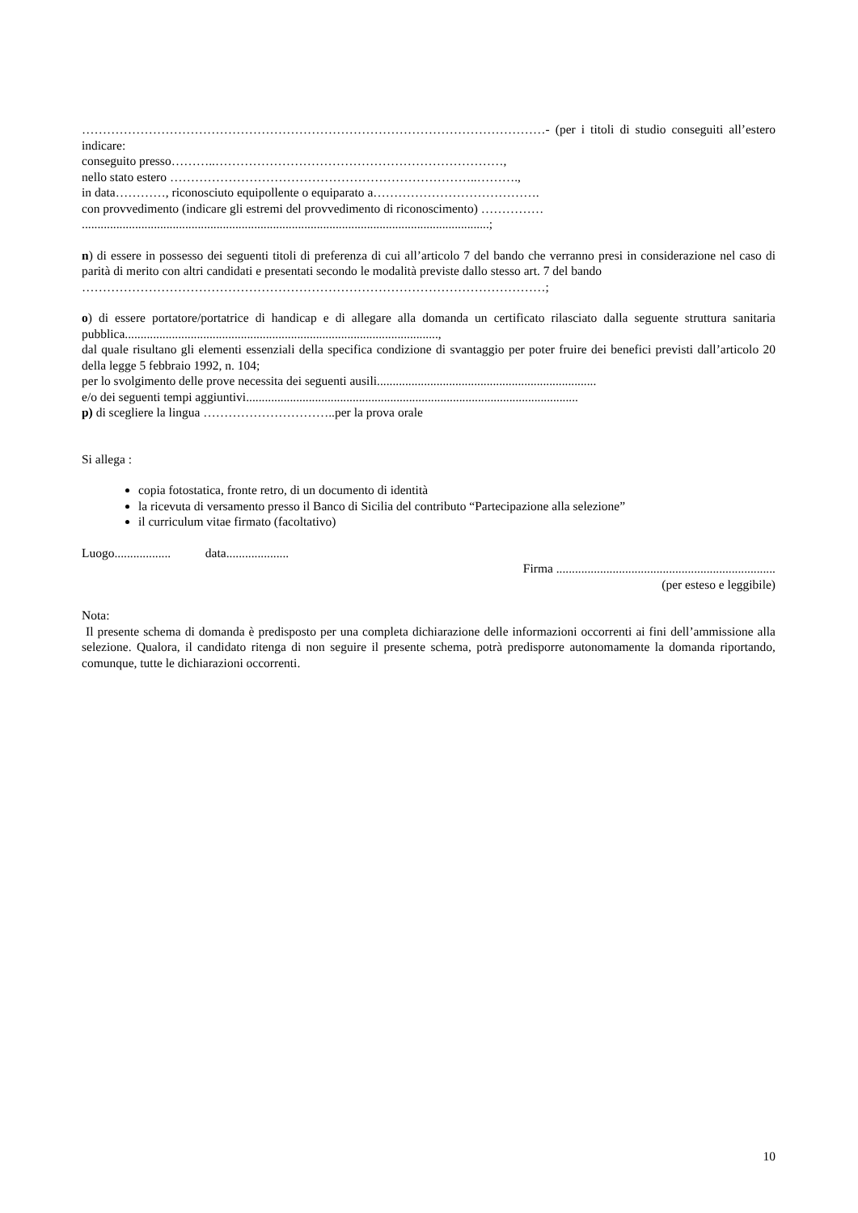…………………………………………………………………………………………………- (per i titoli di studio conseguiti all’estero indicare:
conseguito presso………..……………………………………………………………,
nello stato estero ………………………………………………………………..……….,
in data…………, riconosciuto equipollente o equiparato a………………………………….
con provvedimento (indicare gli estremi del provvedimento di riconoscimento) ……………
..................................................................................................................................;
n) di essere in possesso dei seguenti titoli di preferenza di cui all’articolo 7 del bando che verranno presi in considerazione nel caso di parità di merito con altri candidati e presentati secondo le modalità previste dallo stesso art. 7 del bando
…………………………………………………………………………………………………;
o) di essere portatore/portatrice di handicap e di allegare alla domanda un certificato rilasciato dalla seguente struttura sanitaria pubblica....................................................................................................,
dal quale risultano gli elementi essenziali della specifica condizione di svantaggio per poter fruire dei benefici previsti dall’articolo 20 della legge 5 febbraio 1992, n. 104;
per lo svolgimento delle prove necessita dei seguenti ausili......................................................................
e/o dei seguenti tempi aggiuntivi..........................................................................................................
p) di scegliere la lingua …………………………..per la prova orale
Si allega :
copia fotostatica, fronte retro, di un documento di identità
la ricevuta di versamento presso il Banco di Sicilia del contributo “Partecipazione alla selezione”
il curriculum vitae firmato (facoltativo)
Luogo.................. data....................
Firma ......................................................................
(per esteso e leggibile)
Nota:
Il presente schema di domanda è predisposto per una completa dichiarazione delle informazioni occorrenti ai fini dell’ammissione alla selezione. Qualora, il candidato ritenga di non seguire il presente schema, potrà predisporre autonomamente la domanda riportando, comunque, tutte le dichiarazioni occorrenti.
10